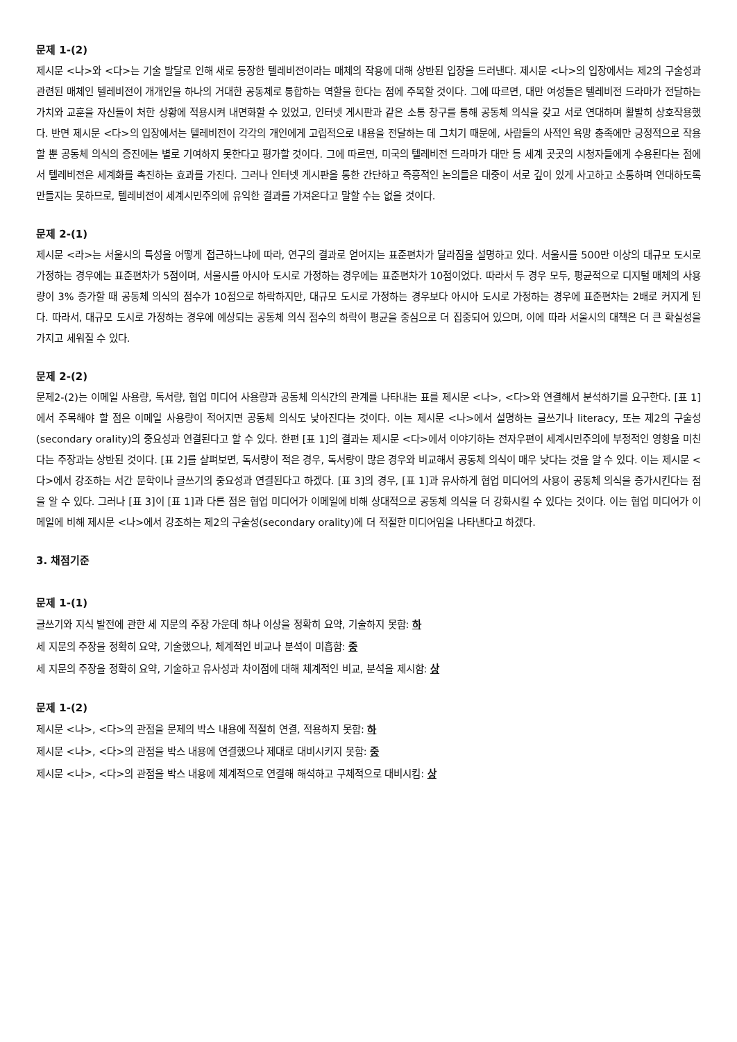문제 1-(2)
제시문 <나>와 <다>는 기술 발달로 인해 새로 등장한 텔레비전이라는 매체의 작용에 대해 상반된 입장을 드러낸다. 제시문 <나>의 입장에서는 제2의 구술성과 관련된 매체인 텔레비전이 개개인을 하나의 거대한 공동체로 통합하는 역할을 한다는 점에 주목할 것이다. 그에 따르면, 대만 여성들은 텔레비전 드라마가 전달하는 가치와 교훈을 자신들이 처한 상황에 적용시켜 내면화할 수 있었고, 인터넷 게시판과 같은 소통 창구를 통해 공동체 의식을 갖고 서로 연대하며 활발히 상호작용했다. 반면 제시문 <다>의 입장에서는 텔레비전이 각각의 개인에게 고립적으로 내용을 전달하는 데 그치기 때문에, 사람들의 사적인 욕망 충족에만 긍정적으로 작용할 뿐 공동체 의식의 증진에는 별로 기여하지 못한다고 평가할 것이다. 그에 따르면, 미국의 텔레비전 드라마가 대만 등 세계 곳곳의 시청자들에게 수용된다는 점에서 텔레비전은 세계화를 촉진하는 효과를 가진다. 그러나 인터넷 게시판을 통한 간단하고 즉흥적인 논의들은 대중이 서로 깊이 있게 사고하고 소통하며 연대하도록 만들지는 못하므로, 텔레비전이 세계시민주의에 유익한 결과를 가져온다고 말할 수는 없을 것이다.
문제 2-(1)
제시문 <라>는 서울시의 특성을 어떻게 접근하느냐에 따라, 연구의 결과로 얻어지는 표준편차가 달라짐을 설명하고 있다. 서울시를 500만 이상의 대규모 도시로 가정하는 경우에는 표준편차가 5점이며, 서울시를 아시아 도시로 가정하는 경우에는 표준편차가 10점이었다. 따라서 두 경우 모두, 평균적으로 디지털 매체의 사용량이 3% 증가할 때 공동체 의식의 점수가 10점으로 하락하지만, 대규모 도시로 가정하는 경우보다 아시아 도시로 가정하는 경우에 표준편차는 2배로 커지게 된다. 따라서, 대규모 도시로 가정하는 경우에 예상되는 공동체 의식 점수의 하락이 평균을 중심으로 더 집중되어 있으며, 이에 따라 서울시의 대책은 더 큰 확실성을 가지고 세워질 수 있다.
문제 2-(2)
문제2-(2)는 이메일 사용량, 독서량, 협업 미디어 사용량과 공동체 의식간의 관계를 나타내는 표를 제시문 <나>, <다>와 연결해서 분석하기를 요구한다. [표 1]에서 주목해야 할 점은 이메일 사용량이 적어지면 공동체 의식도 낮아진다는 것이다. 이는 제시문 <나>에서 설명하는 글쓰기나 literacy, 또는 제2의 구술성(secondary orality)의 중요성과 연결된다고 할 수 있다. 한편 [표 1]의 결과는 제시문 <다>에서 이야기하는 전자우편이 세계시민주의에 부정적인 영향을 미친다는 주장과는 상반된 것이다. [표 2]를 살펴보면, 독서량이 적은 경우, 독서량이 많은 경우와 비교해서 공동체 의식이 매우 낮다는 것을 알 수 있다. 이는 제시문 <다>에서 강조하는 서간 문학이나 글쓰기의 중요성과 연결된다고 하겠다. [표 3]의 경우, [표 1]과 유사하게 협업 미디어의 사용이 공동체 의식을 증가시킨다는 점을 알 수 있다. 그러나 [표 3]이 [표 1]과 다른 점은 협업 미디어가 이메일에 비해 상대적으로 공동체 의식을 더 강화시킬 수 있다는 것이다. 이는 협업 미디어가 이메일에 비해 제시문 <나>에서 강조하는 제2의 구술성(secondary orality)에 더 적절한 미디어임을 나타낸다고 하겠다.
3. 채점기준
문제 1-(1)
글쓰기와 지식 발전에 관한 세 지문의 주장 가운데 하나 이상을 정확히 요약, 기술하지 못함: 하
세 지문의 주장을 정확히 요약, 기술했으나, 체계적인 비교나 분석이 미흡함: 중
세 지문의 주장을 정확히 요약, 기술하고 유사성과 차이점에 대해 체계적인 비교, 분석을 제시함: 상
문제 1-(2)
제시문 <나>, <다>의 관점을 문제의 박스 내용에 적절히 연결, 적용하지 못함: 하
제시문 <나>, <다>의 관점을 박스 내용에 연결했으나 제대로 대비시키지 못함: 중
제시문 <나>, <다>의 관점을 박스 내용에 체계적으로 연결해 해석하고 구체적으로 대비시킴: 상